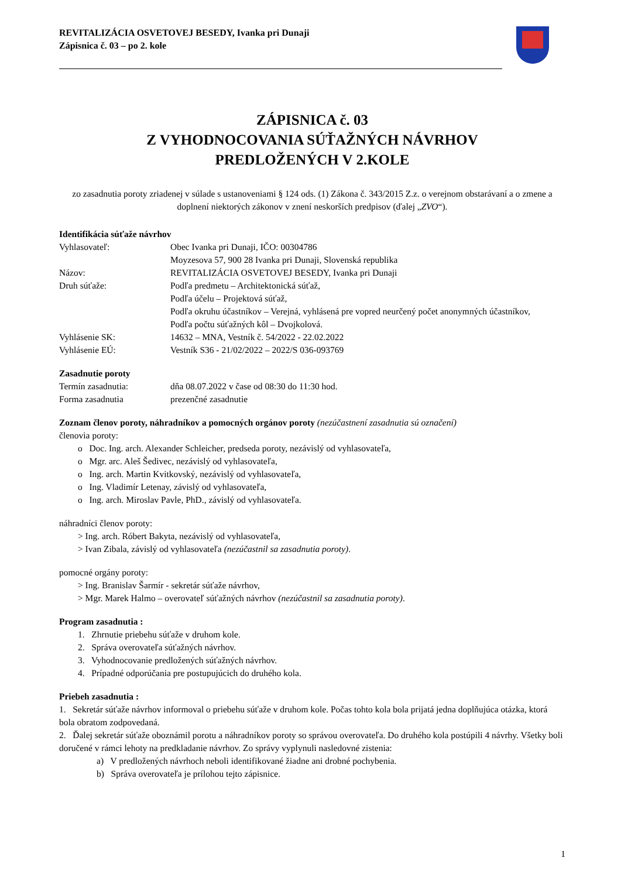REVITALIZÁCIA OSVETOVEJ BESEDY, Ivanka pri Dunaji
Zápisnica č. 03 – po 2. kole
ZÁPISNICA č. 03
Z VYHODNOCOVANIA SÚŤAŽNÝCH NÁVRHOV
PREDLOŽENÝCH V 2.KOLE
zo zasadnutia poroty zriadenej v súlade s ustanoveniami § 124 ods. (1) Zákona č. 343/2015 Z.z. o verejnom obstarávaní a o zmene a doplnení niektorých zákonov v znení neskorších predpisov (ďalej „ZVO“).
Identifikácia súťaže návrhov
Vyhlasovateľ: Obec Ivanka pri Dunaji, IČO: 00304786
Moyzesova 57, 900 28 Ivanka pri Dunaji, Slovenská republika
Názov: REVITALIZÁCIA OSVETOVEJ BESEDY, Ivanka pri Dunaji
Druh súťaže: Podľa predmetu – Architektonická súťaž,
Podľa účelu – Projektová súťaž,
Podľa okruhu účastníkov – Verejná, vyhlásená pre vopred neurčený počet anonymných účastníkov,
Podľa počtu súťažných kôl – Dvojkolová.
Vyhlásenie SK: 14632 – MNA, Vestník č. 54/2022 - 22.02.2022
Vyhlásenie EÚ: Vestník S36 - 21/02/2022 – 2022/S 036-093769
Zasadnutie poroty
Termín zasadnutia: dňa 08.07.2022 v čase od 08:30 do 11:30 hod.
Forma zasadnutia prezenčné zasadnutie
Zoznam členov poroty, náhradníkov a pomocných orgánov poroty (nezúčastnení zasadnutia sú označení)
členovia poroty:
o Doc. Ing. arch. Alexander Schleicher, predseda poroty, nezávislý od vyhlasovateľa,
o Mgr. arc. Aleš Šedivec, nezávislý od vyhlasovateľa,
o Ing. arch. Martin Kvitkovský, nezávislý od vyhlasovateľa,
o Ing. Vladimír Letenay, závislý od vyhlasovateľa,
o Ing. arch. Miroslav Pavle, PhD., závislý od vyhlasovateľa.
náhradníci členov poroty:
> Ing. arch. Róbert Bakyta, nezávislý od vyhlasovateľa,
> Ivan Zibala, závislý od vyhlasovateľa (nezúčastnil sa zasadnutia poroty).
pomocné orgány poroty:
> Ing. Branislav Šarmír - sekretár súťaže návrhov,
> Mgr. Marek Halmo – overovateľ súťažných návrhov (nezúčastnil sa zasadnutia poroty).
Program zasadnutia :
1. Zhrnutie priebehu súťaže v druhom kole.
2. Správa overovateľa súťažných návrhov.
3. Vyhodnocovanie predložených súťažných návrhov.
4. Prípadné odporúčania pre postupujúcich do druhého kola.
Priebeh zasadnutia :
1. Sekretár súťaže návrhov informoval o priebehu súťaže v druhom kole. Počas tohto kola bola prijatá jedna doplňujúca otázka, ktorá bola obratom zodpovedaná.
2. Ďalej sekretár súťaže oboznámil porotu a náhradníkov poroty so správou overovateľa. Do druhého kola postúpili 4 návrhy. Všetky boli doručené v rámci lehoty na predkladanie návrhov. Zo správy vyplynuli nasledovné zistenia:
a) V predložených návrhoch neboli identifikované žiadne ani drobné pochybenia.
b) Správa overovateľa je prílohou tejto zápisnice.
1